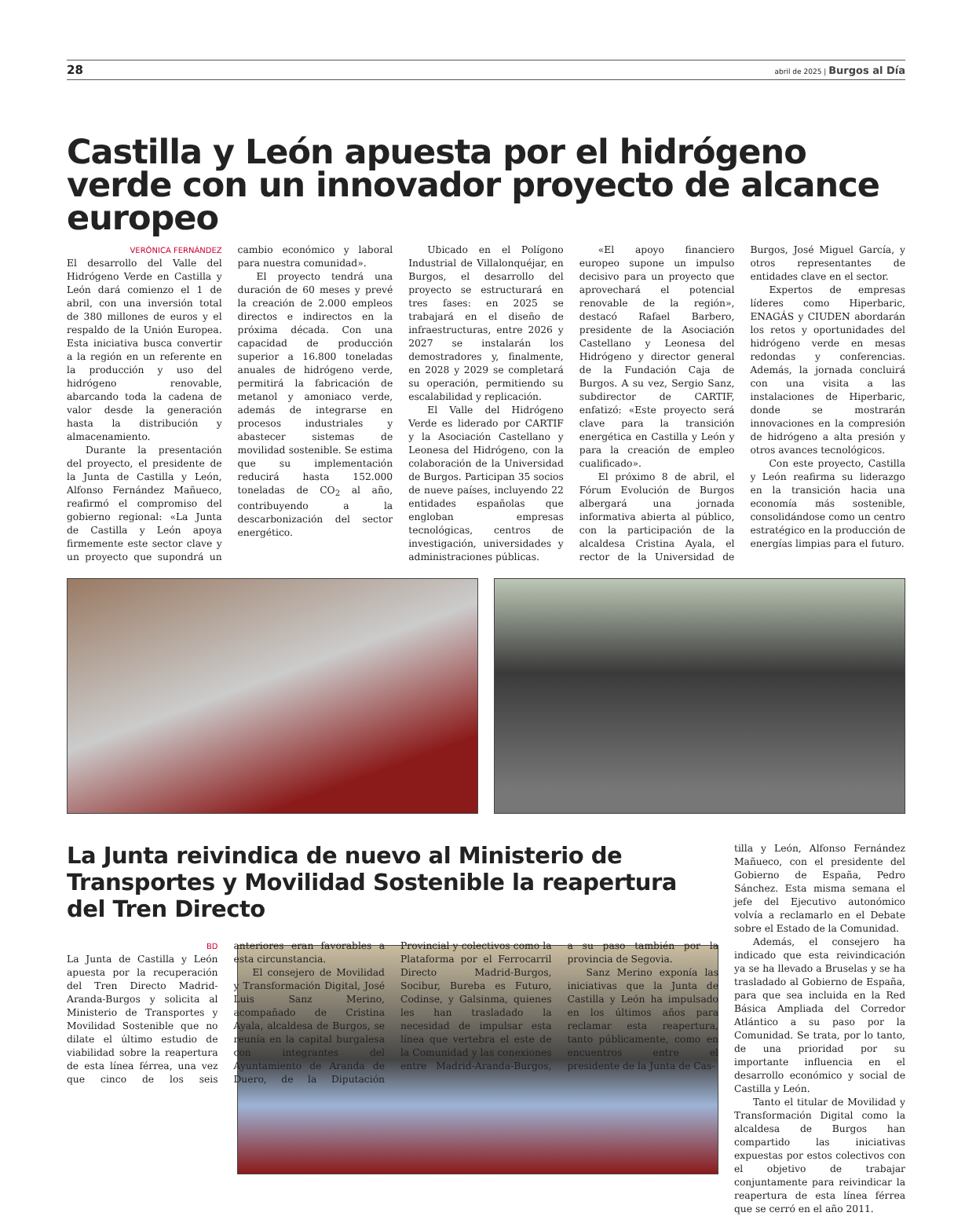28 abril de 2025 | Burgos al Día
Castilla y León apuesta por el hidrógeno verde con un innovador proyecto de alcance europeo
VERÓNICA FERNÁNDEZ
El desarrollo del Valle del Hidrógeno Verde en Castilla y León dará comienzo el 1 de abril, con una inversión total de 380 millones de euros y el respaldo de la Unión Europea. Esta iniciativa busca convertir a la región en un referente en la producción y uso del hidrógeno renovable, abarcando toda la cadena de valor desde la generación hasta la distribución y almacenamiento.
Durante la presentación del proyecto, el presidente de la Junta de Castilla y León, Alfonso Fernández Mañueco, reafirmó el compromiso del gobierno regional: «La Junta de Castilla y León apoya firmemente este sector clave y un proyecto que supondrá un cambio económico y laboral para nuestra comunidad».
El proyecto tendrá una duración de 60 meses y prevé la creación de 2.000 empleos directos e indirectos en la próxima década. Con una capacidad de producción superior a 16.800 toneladas anuales de hidrógeno verde, permitirá la fabricación de metanol y amoniaco verde, además de integrarse en procesos industriales y abastecer sistemas de movilidad sostenible. Se estima que su implementación reducirá hasta 152.000 toneladas de CO<sub>2</sub> al año, contribuyendo a la descarbonización del sector energético.
Ubicado en el Polígono Industrial de Villalonquéjar, en Burgos, el desarrollo del proyecto se estructurará en tres fases: en 2025 se trabajará en el diseño de infraestructuras, entre 2026 y 2027 se instalarán los demostradores y, finalmente, en 2028 y 2029 se completará su operación, permitiendo su escalabilidad y replicación.
El Valle del Hidrógeno Verde es liderado por CARTIF y la Asociación Castellano y Leonesa del Hidrógeno, con la colaboración de la Universidad de Burgos. Participan 35 socios de nueve países, incluyendo 22 entidades españolas que engloban empresas tecnológicas, centros de investigación, universidades y administraciones públicas.
«El apoyo financiero europeo supone un impulso decisivo para un proyecto que aprovechará el potencial renovable de la región», destacó Rafael Barbero, presidente de la Asociación Castellano y Leonesa del Hidrógeno y director general de la Fundación Caja de Burgos. A su vez, Sergio Sanz, subdirector de CARTIF, enfatizó: «Este proyecto será clave para la transición energética en Castilla y León y para la creación de empleo cualificado».
El próximo 8 de abril, el Fórum Evolución de Burgos albergará una jornada informativa abierta al público, con la participación de la alcaldesa Cristina Ayala, el rector de la Universidad de Burgos, José Miguel García, y otros representantes de entidades clave en el sector.
Expertos de empresas líderes como Hiperbaric, ENAGÁS y CIUDEN abordarán los retos y oportunidades del hidrógeno verde en mesas redondas y conferencias. Además, la jornada concluirá con una visita a las instalaciones de Hiperbaric, donde se mostrarán innovaciones en la compresión de hidrógeno a alta presión y otros avances tecnológicos.
Con este proyecto, Castilla y León reafirma su liderazgo en la transición hacia una economía más sostenible, consolidándose como un centro estratégico en la producción de energías limpias para el futuro.
La Junta reivindica de nuevo al Ministerio de Transportes y Movilidad Sostenible la reapertura del Tren Directo
BD
La Junta de Castilla y León apuesta por la recuperación del Tren Directo Madrid-Aranda-Burgos y solicita al Ministerio de Transportes y Movilidad Sostenible que no dilate el último estudio de viabilidad sobre la reapertura de esta línea férrea, una vez que cinco de los seis anteriores eran favorables a esta circunstancia.
El consejero de Movilidad y Transformación Digital, José Luis Sanz Merino, acompañado de Cristina Ayala, alcaldesa de Burgos, se reunía en la capital burgalesa con integrantes del Ayuntamiento de Aranda de Duero, de la Diputación Provincial y colectivos como la Plataforma por el Ferrocarril Directo Madrid-Burgos, Socibur, Bureba es Futuro, Codinse, y Galsinma, quienes les han trasladado la necesidad de impulsar esta línea que vertebra el este de la Comunidad y las conexiones entre Madrid-Aranda-Burgos, a su paso también por la provincia de Segovia.
Sanz Merino exponía las iniciativas que la Junta de Castilla y León ha impulsado en los últimos años para reclamar esta reapertura, tanto públicamente, como en encuentros entre el presidente de la Junta de Cas-
tilla y León, Alfonso Fernández Mañueco, con el presidente del Gobierno de España, Pedro Sánchez. Esta misma semana el jefe del Ejecutivo autonómico volvía a reclamarlo en el Debate sobre el Estado de la Comunidad.
Además, el consejero ha indicado que esta reivindicación ya se ha llevado a Bruselas y se ha trasladado al Gobierno de España, para que sea incluida en la Red Básica Ampliada del Corredor Atlántico a su paso por la Comunidad. Se trata, por lo tanto, de una prioridad por su importante influencia en el desarrollo económico y social de Castilla y León.
Tanto el titular de Movilidad y Transformación Digital como la alcaldesa de Burgos han compartido las iniciativas expuestas por estos colectivos con el objetivo de trabajar conjuntamente para reivindicar la reapertura de esta línea férrea que se cerró en el año 2011.